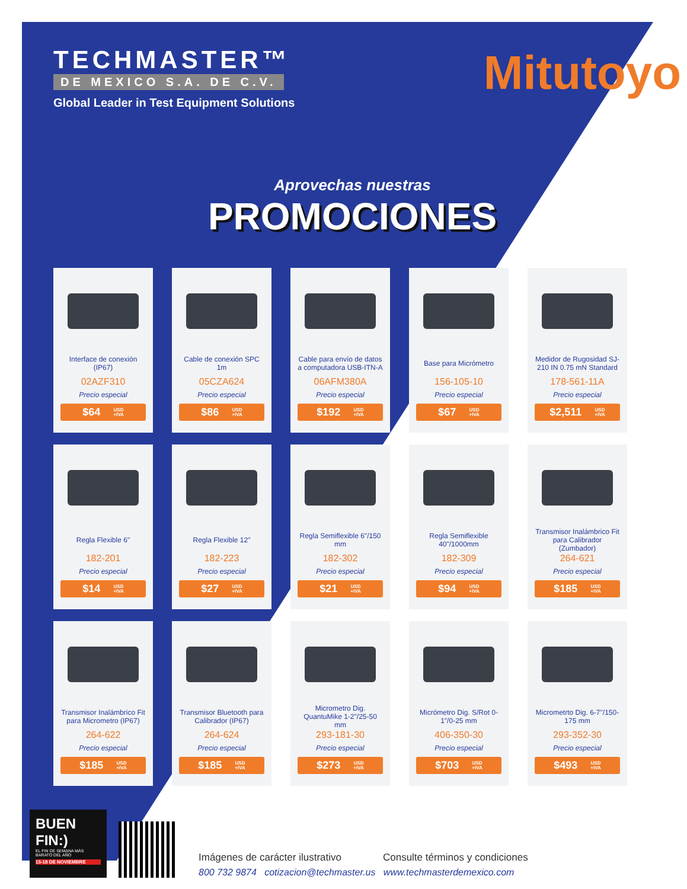TECHMASTER™
DE MEXICO S.A. DE C.V.
Global Leader in Test Equipment Solutions
Mitutoyo
Aprovechas nuestras
PROMOCIONES
Interface de conexión (IP67)
02AZF310
Precio especial
$64 USD
+IVA
Cable de conexión SPC 1m
05CZA624
Precio especial
$86 USD
+IVA
Cable para envío de datos a computadora USB-ITN-A
06AFM380A
Precio especial
$192 USD
+IVA
Base para Micrómetro
156-105-10
Precio especial
$67 USD
+IVA
Medidor de Rugosidad SJ-210 IN 0.75 mN Standard
178-561-11A
Precio especial
$2,511 USD
+IVA
Regla Flexible 6"
182-201
Precio especial
$14 USD
+IVA
Regla Flexible 12"
182-223
Precio especial
$27 USD
+IVA
Regla Semiflexible 6"/150 mm
182-302
Precio especial
$21 USD
+IVA
Regla Semiflexible 40"/1000mm
182-309
Precio especial
$94 USD
+IVA
Transmisor Inalámbrico Fit para Calibrador (Zumbador)
264-621
Precio especial
$185 USD
+IVA
Transmisor Inalámbrico Fit para Micrometro (IP67)
264-622
Precio especial
$185 USD
+IVA
Transmisor Bluetooth para Calibrador (IP67)
264-624
Precio especial
$185 USD
+IVA
Micrometro Dig. QuantuMike 1-2"/25-50 mm
293-181-30
Precio especial
$273 USD
+IVA
Micrómetro Dig. S/Rot 0-1"/0-25 mm
406-350-30
Precio especial
$703 USD
+IVA
Micrometrto Dig. 6-7"/150-175 mm
293-352-30
Precio especial
$493 USD
+IVA
BUEN FIN:)
EL FIN DE SEMANA MÁS BARATO DEL AÑO
15-18 DE NOVIEMBRE
Imágenes de carácter ilustrativo Consulte términos y condiciones
800 732 9874 cotizacion@techmaster.us www.techmasterdemexico.com